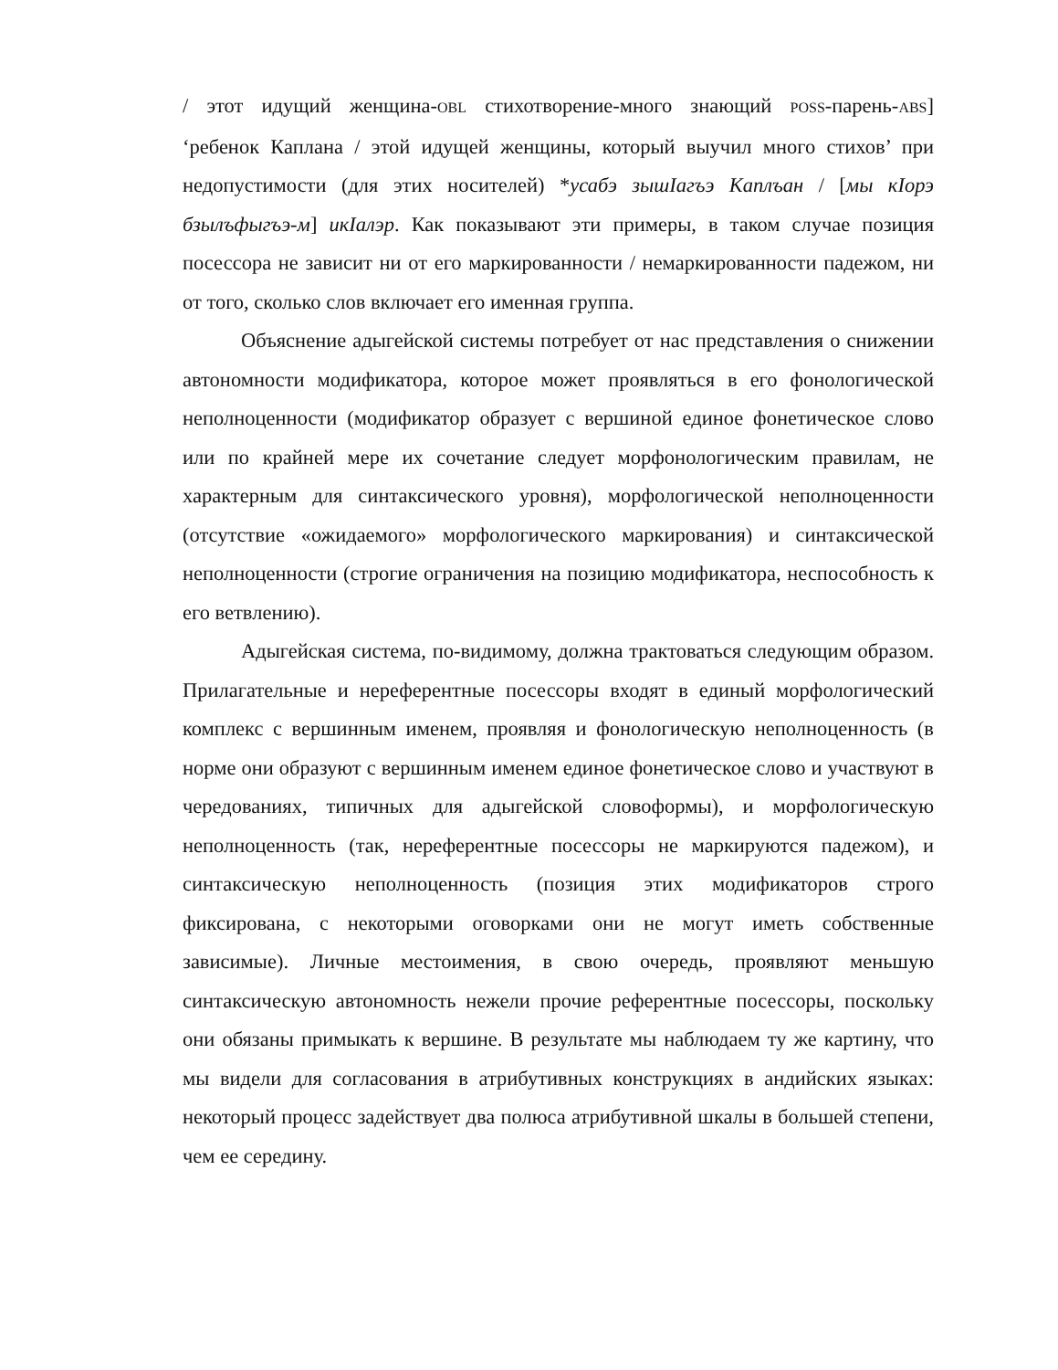/ этот идущий женщина-OBL стихотворение-много знающий POSS-парень-ABS] ‘ребенок Каплана / этой идущей женщины, который выучил много стихов’ при недопустимости (для этих носителей) *усабэ зышIагъэ Каплъан / [мы кIорэ бзылъфыгъэ-м] икIалэр. Как показывают эти примеры, в таком случае позиция посессора не зависит ни от его маркированности / немаркированности падежом, ни от того, сколько слов включает его именная группа.
Объяснение адыгейской системы потребует от нас представления о снижении автономности модификатора, которое может проявляться в его фонологической неполноценности (модификатор образует с вершиной единое фонетическое слово или по крайней мере их сочетание следует морфонологическим правилам, не характерным для синтаксического уровня), морфологической неполноценности (отсутствие «ожидаемого» морфологического маркирования) и синтаксической неполноценности (строгие ограничения на позицию модификатора, неспособность к его ветвлению).
Адыгейская система, по-видимому, должна трактоваться следующим образом. Прилагательные и нереферентные посессоры входят в единый морфологический комплекс с вершинным именем, проявляя и фонологическую неполноценность (в норме они образуют с вершинным именем единое фонетическое слово и участвуют в чередованиях, типичных для адыгейской словоформы), и морфологическую неполноценность (так, нереферентные посессоры не маркируются падежом), и синтаксическую неполноценность (позиция этих модификаторов строго фиксирована, с некоторыми оговорками они не могут иметь собственные зависимые). Личные местоимения, в свою очередь, проявляют меньшую синтаксическую автономность нежели прочие референтные посессоры, поскольку они обязаны примыкать к вершине. В результате мы наблюдаем ту же картину, что мы видели для согласования в атрибутивных конструкциях в андийских языках: некоторый процесс задействует два полюса атрибутивной шкалы в большей степени, чем ее середину.